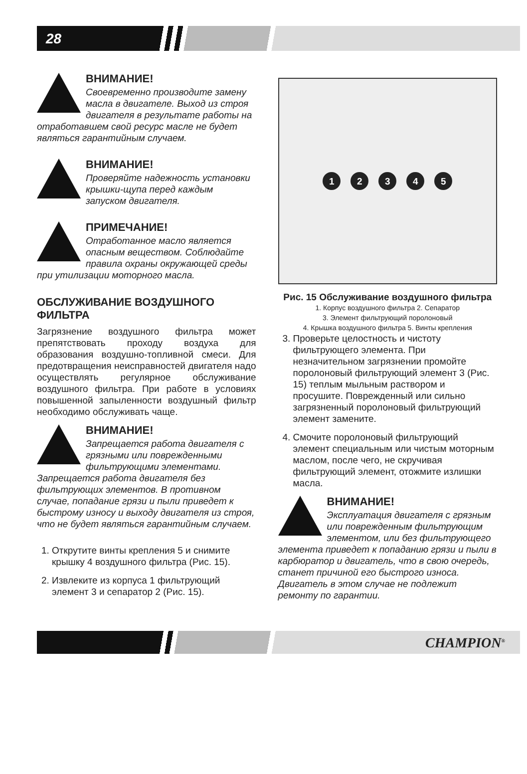28
ВНИМАНИЕ!
Своевременно производите замену масла в двигателе. Выход из строя двигателя в результате работы на отработавшем свой ресурс масле не будет являться гарантийным случаем.
ВНИМАНИЕ!
Проверяйте надежность установки крышки-щупа перед каждым запуском двигателя.
ПРИМЕЧАНИЕ!
Отработанное масло является опасным веществом. Соблюдайте правила охраны окружающей среды при утилизации моторного масла.
ОБСЛУЖИВАНИЕ ВОЗДУШНОГО ФИЛЬТРА
Загрязнение воздушного фильтра может препятствовать проходу воздуха для образования воздушно-топливной смеси. Для предотвращения неисправностей двигателя надо осуществлять регулярное обслуживание воздушного фильтра. При работе в условиях повышенной запыленности воздушный фильтр необходимо обслуживать чаще.
ВНИМАНИЕ!
Запрещается работа двигателя с грязными или поврежденными фильтрующими элементами. Запрещается работа двигателя без фильтрующих элементов. В противном случае, попадание грязи и пыли приведет к быстрому износу и выходу двигателя из строя, что не будет являться гарантийным случаем.
1. Открутите винты крепления 5 и снимите крышку 4 воздушного фильтра (Рис. 15).
2. Извлеките из корпуса 1 фильтрующий элемент 3 и сепаратор 2 (Рис. 15).
12345
Рис. 15 Обслуживание воздушного фильтра
1. Корпус воздушного фильтра 2. Сепаратор
3. Элемент фильтрующий поролоновый
4. Крышка воздушного фильтра 5. Винты крепления
3. Проверьте целостность и чистоту фильтрующего элемента. При незначительном загрязнении промойте поролоновый фильтрующий элемент 3 (Рис. 15) теплым мыльным раствором и просушите. Поврежденный или сильно загрязненный поролоновый фильтрующий элемент замените.
4. Смочите поролоновый фильтрующий элемент специальным или чистым моторным маслом, после чего, не скручивая фильтрующий элемент, отожмите излишки масла.
ВНИМАНИЕ!
Эксплуатация двигателя с грязным или поврежденным фильтрующим элементом, или без фильтрующего элемента приведет к попаданию грязи и пыли в карбюратор и двигатель, что в свою очередь, станет причиной его быстрого износа. Двигатель в этом случае не подлежит ремонту по гарантии.
CHAMPION<sup>®</sup>